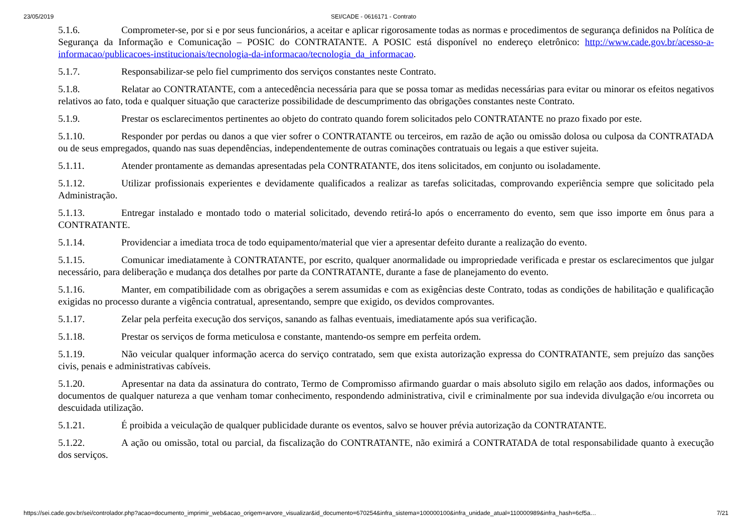23/05/2019 SEI/CADE - 0616171 - Contrato
5.1.6. Comprometer-se, por si e por seus funcionários, a aceitar e aplicar rigorosamente todas as normas e procedimentos de segurança definidos na Política de Segurança da Informação e Comunicação – POSIC do CONTRATANTE. A POSIC está disponível no endereço eletrônico: http://www.cade.gov.br/acesso-a-informacao/publicacoes-institucionais/tecnologia-da-informacao/tecnologia_da_informacao.
5.1.7. Responsabilizar-se pelo fiel cumprimento dos serviços constantes neste Contrato.
5.1.8. Relatar ao CONTRATANTE, com a antecedência necessária para que se possa tomar as medidas necessárias para evitar ou minorar os efeitos negativos relativos ao fato, toda e qualquer situação que caracterize possibilidade de descumprimento das obrigações constantes neste Contrato.
5.1.9. Prestar os esclarecimentos pertinentes ao objeto do contrato quando forem solicitados pelo CONTRATANTE no prazo fixado por este.
5.1.10. Responder por perdas ou danos a que vier sofrer o CONTRATANTE ou terceiros, em razão de ação ou omissão dolosa ou culposa da CONTRATADA ou de seus empregados, quando nas suas dependências, independentemente de outras cominações contratuais ou legais a que estiver sujeita.
5.1.11. Atender prontamente as demandas apresentadas pela CONTRATANTE, dos itens solicitados, em conjunto ou isoladamente.
5.1.12. Utilizar profissionais experientes e devidamente qualificados a realizar as tarefas solicitadas, comprovando experiência sempre que solicitado pela Administração.
5.1.13. Entregar instalado e montado todo o material solicitado, devendo retirá-lo após o encerramento do evento, sem que isso importe em ônus para a CONTRATANTE.
5.1.14. Providenciar a imediata troca de todo equipamento/material que vier a apresentar defeito durante a realização do evento.
5.1.15. Comunicar imediatamente à CONTRATANTE, por escrito, qualquer anormalidade ou impropriedade verificada e prestar os esclarecimentos que julgar necessário, para deliberação e mudança dos detalhes por parte da CONTRATANTE, durante a fase de planejamento do evento.
5.1.16. Manter, em compatibilidade com as obrigações a serem assumidas e com as exigências deste Contrato, todas as condições de habilitação e qualificação exigidas no processo durante a vigência contratual, apresentando, sempre que exigido, os devidos comprovantes.
5.1.17. Zelar pela perfeita execução dos serviços, sanando as falhas eventuais, imediatamente após sua verificação.
5.1.18. Prestar os serviços de forma meticulosa e constante, mantendo-os sempre em perfeita ordem.
5.1.19. Não veicular qualquer informação acerca do serviço contratado, sem que exista autorização expressa do CONTRATANTE, sem prejuízo das sanções civis, penais e administrativas cabíveis.
5.1.20. Apresentar na data da assinatura do contrato, Termo de Compromisso afirmando guardar o mais absoluto sigilo em relação aos dados, informações ou documentos de qualquer natureza a que venham tomar conhecimento, respondendo administrativa, civil e criminalmente por sua indevida divulgação e/ou incorreta ou descuidada utilização.
5.1.21. É proibida a veiculação de qualquer publicidade durante os eventos, salvo se houver prévia autorização da CONTRATANTE.
5.1.22. A ação ou omissão, total ou parcial, da fiscalização do CONTRATANTE, não eximirá a CONTRATADA de total responsabilidade quanto à execução dos serviços.
https://sei.cade.gov.br/sei/controlador.php?acao=documento_imprimir_web&acao_origem=arvore_visualizar&id_documento=670254&infra_sistema=100000100&infra_unidade_atual=110000989&infra_hash=6cf5a… 7/21